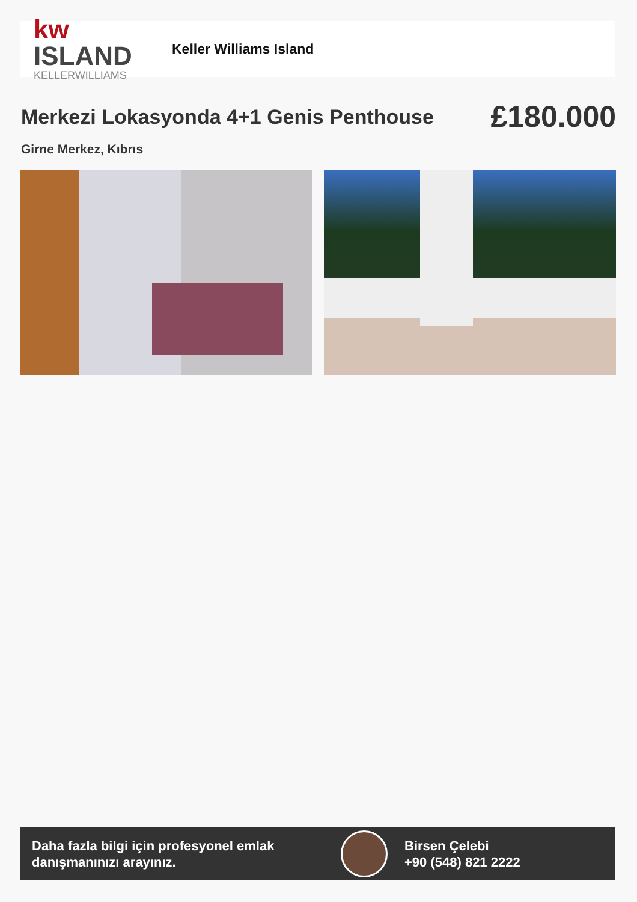kw ISLAND
KELLERWILLIAMS
Keller Williams Island
Merkezi Lokasyonda 4+1 Genis Penthouse
£180.000
Girne Merkez, Kıbrıs
Daha fazla bilgi için profesyonel emlak danışmanınızı arayınız.
Birsen Çelebi
+90 (548) 821 2222